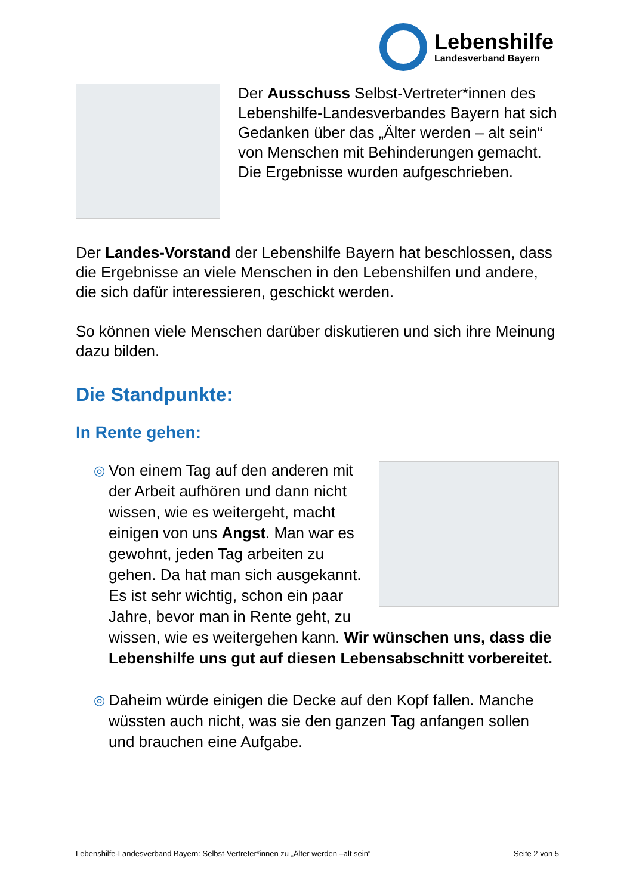Lebenshilfe
Landesverband Bayern
Der Ausschuss Selbst-Vertreter*innen des Lebenshilfe-Landesverbandes Bayern hat sich Gedanken über das „Älter werden – alt sein“ von Menschen mit Behinderungen gemacht. Die Ergebnisse wurden aufgeschrieben.
Der Landes-Vorstand der Lebenshilfe Bayern hat beschlossen, dass die Ergebnisse an viele Menschen in den Lebenshilfen und andere, die sich dafür interessieren, geschickt werden.
So können viele Menschen darüber diskutieren und sich ihre Meinung dazu bilden.
Die Standpunkte:
In Rente gehen:
◎
Von einem Tag auf den anderen mit der Arbeit aufhören und dann nicht wissen, wie es weitergeht, macht einigen von uns Angst. Man war es gewohnt, jeden Tag arbeiten zu gehen. Da hat man sich ausgekannt. Es ist sehr wichtig, schon ein paar Jahre, bevor man in Rente geht, zu wissen, wie es weitergehen kann. Wir wünschen uns, dass die Lebenshilfe uns gut auf diesen Lebensabschnitt vorbereitet.
◎
Daheim würde einigen die Decke auf den Kopf fallen. Manche wüssten auch nicht, was sie den ganzen Tag anfangen sollen und brauchen eine Aufgabe.
Lebenshilfe-Landesverband Bayern: Selbst-Vertreter*innen zu „Älter werden –alt sein“Seite 2 von 5